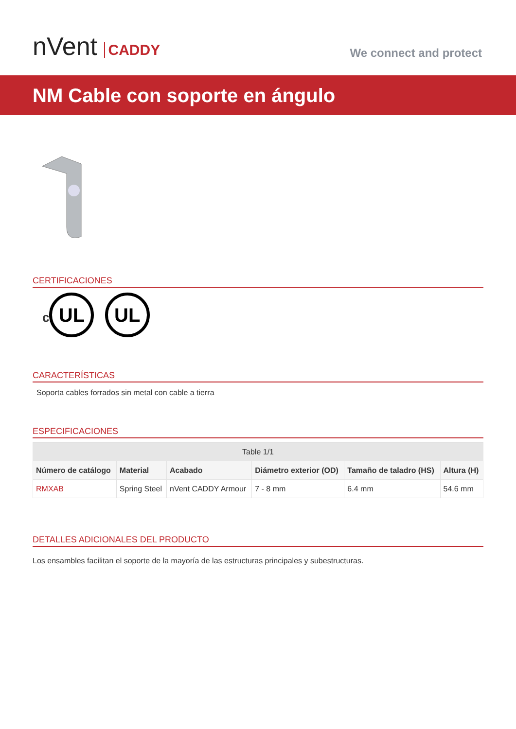nVent CADDY
We connect and protect
NM Cable con soporte en ángulo
CERTIFICACIONES
c UL UL
CARACTERÍSTICAS
Soporta cables forrados sin metal con cable a tierra
ESPECIFICACIONES
| Table 1/1 | | | | | |
| --- | --- | --- | --- | --- | --- |
| Número de catálogo | Material | Acabado | Diámetro exterior (OD) | Tamaño de taladro (HS) | Altura (H) |
| RMXAB | Spring Steel | nVent CADDY Armour | 7 - 8 mm | 6.4 mm | 54.6 mm |
DETALLES ADICIONALES DEL PRODUCTO
Los ensambles facilitan el soporte de la mayoría de las estructuras principales y subestructuras.